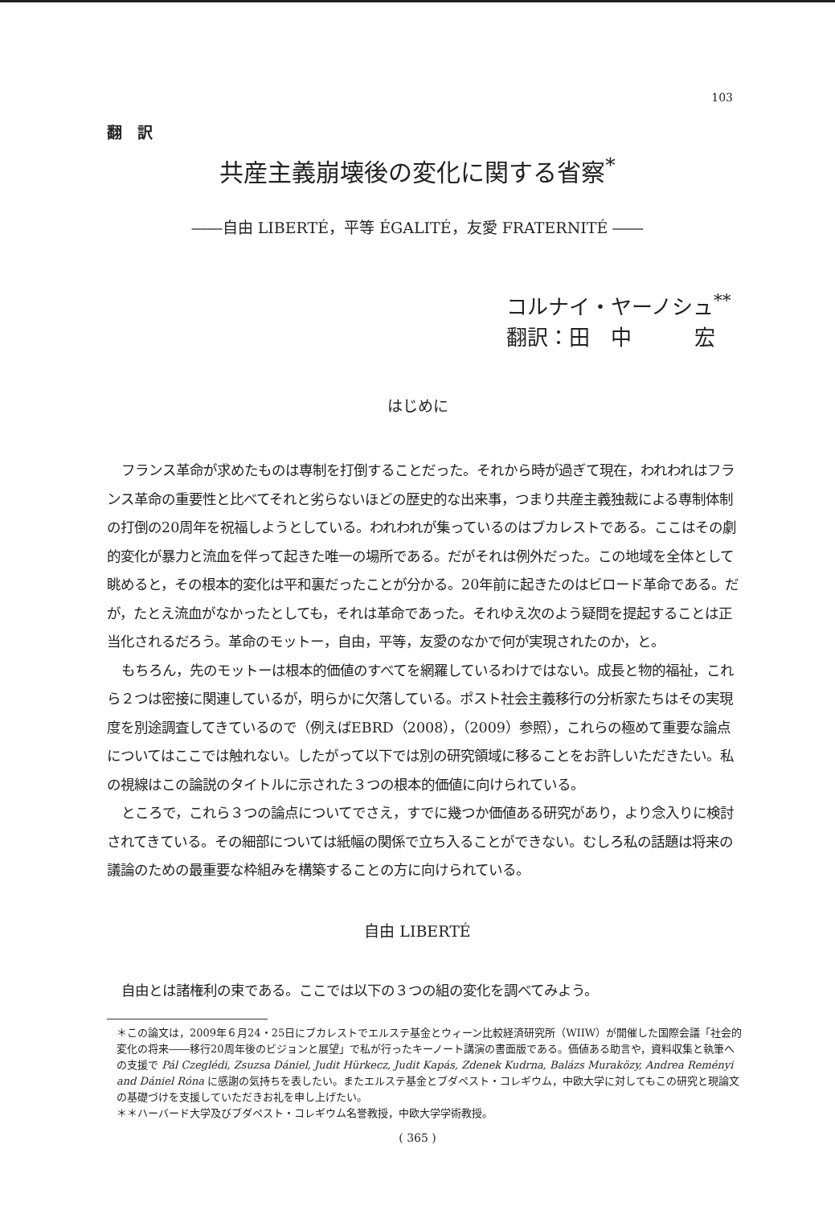103
翻　訳
共産主義崩壊後の変化に関する省察<sup>*</sup>
――自由 LIBERTÉ，平等 ÉGALITÉ，友愛 FRATERNITÉ ――
コルナイ・ヤーノシュ<sup>**</sup>
翻訳：田　中　　　宏
はじめに
フランス革命が求めたものは専制を打倒することだった。それから時が過ぎて現在，われわれはフランス革命の重要性と比べてそれと劣らないほどの歴史的な出来事，つまり共産主義独裁による専制体制の打倒の20周年を祝福しようとしている。われわれが集っているのはブカレストである。ここはその劇的変化が暴力と流血を伴って起きた唯一の場所である。だがそれは例外だった。この地域を全体として眺めると，その根本的変化は平和裏だったことが分かる。20年前に起きたのはビロード革命である。だが，たとえ流血がなかったとしても，それは革命であった。それゆえ次のよう疑問を提起することは正当化されるだろう。革命のモットー，自由，平等，友愛のなかで何が実現されたのか，と。
もちろん，先のモットーは根本的価値のすべてを網羅しているわけではない。成長と物的福祉，これら２つは密接に関連しているが，明らかに欠落している。ポスト社会主義移行の分析家たちはその実現度を別途調査してきているので（例えばEBRD（2008），（2009）参照），これらの極めて重要な論点についてはここでは触れない。したがって以下では別の研究領域に移ることをお許しいただきたい。私の視線はこの論説のタイトルに示された３つの根本的価値に向けられている。
ところで，これら３つの論点についてでさえ，すでに幾つか価値ある研究があり，より念入りに検討されてきている。その細部については紙幅の関係で立ち入ることができない。むしろ私の話題は将来の議論のための最重要な枠組みを構築することの方に向けられている。
自由 LIBERTÉ
自由とは諸権利の束である。ここでは以下の３つの組の変化を調べてみよう。
＊この論文は，2009年６月24・25日にブカレストでエルステ基金とウィーン比較経済研究所（WIIW）が開催した国際会議「社会的変化の将来――移行20周年後のビジョンと展望」で私が行ったキーノート講演の書面版である。価値ある助言や，資料収集と執筆への支援で Pál Czeglédi, Zsuzsa Dániel, Judit Hürkecz, Judit Kapás, Zdenek Kudrna, Balázs Muraközy, Andrea Reményi and Dániel Róna に感謝の気持ちを表したい。またエルステ基金とブダペスト・コレギウム，中欧大学に対してもこの研究と現論文の基礎づけを支援していただきお礼を申し上げたい。
＊＊ハーバード大学及びブダペスト・コレギウム名誉教授，中欧大学学術教授。
( 365 )